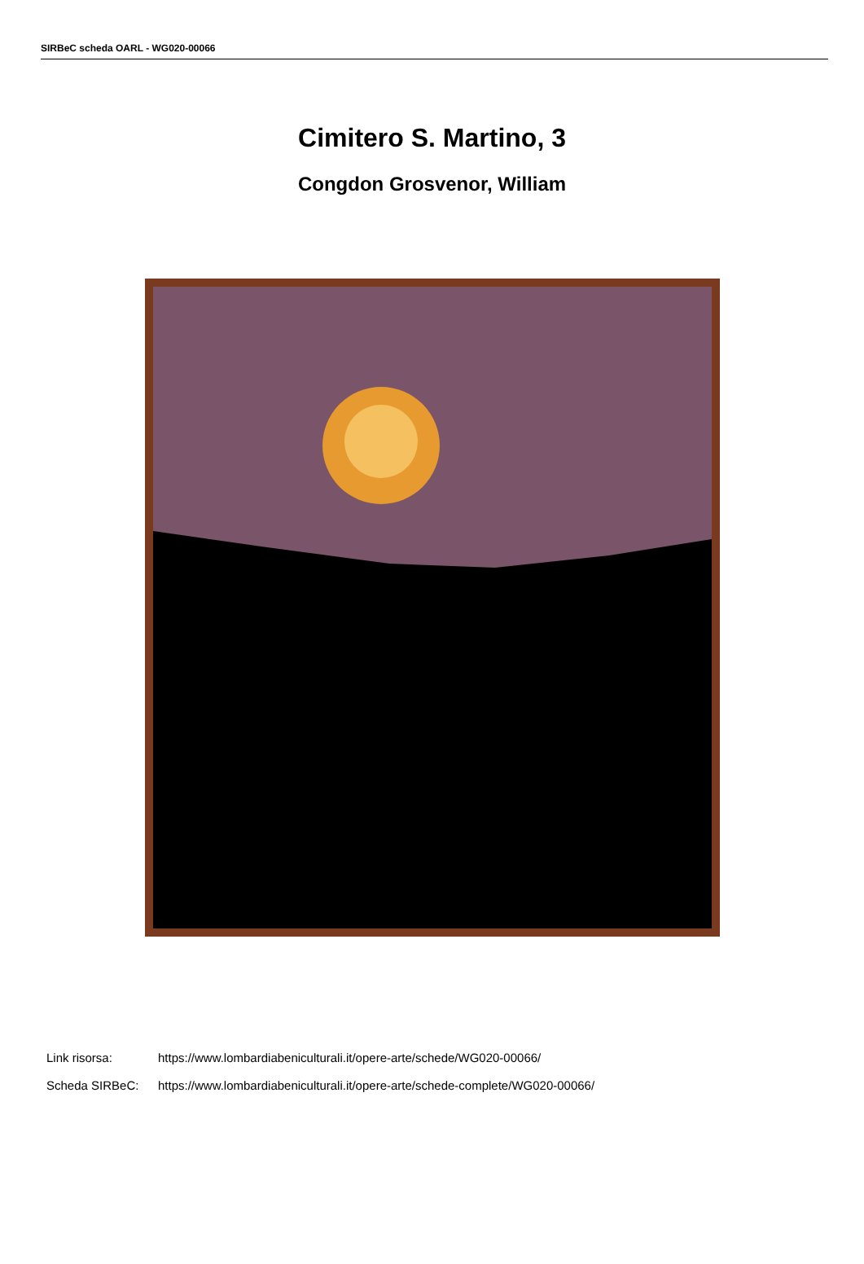SIRBeC scheda OARL - WG020-00066
Cimitero S. Martino, 3
Congdon Grosvenor, William
Link risorsa: https://www.lombardiabeniculturali.it/opere-arte/schede/WG020-00066/
Scheda SIRBeC: https://www.lombardiabeniculturali.it/opere-arte/schede-complete/WG020-00066/